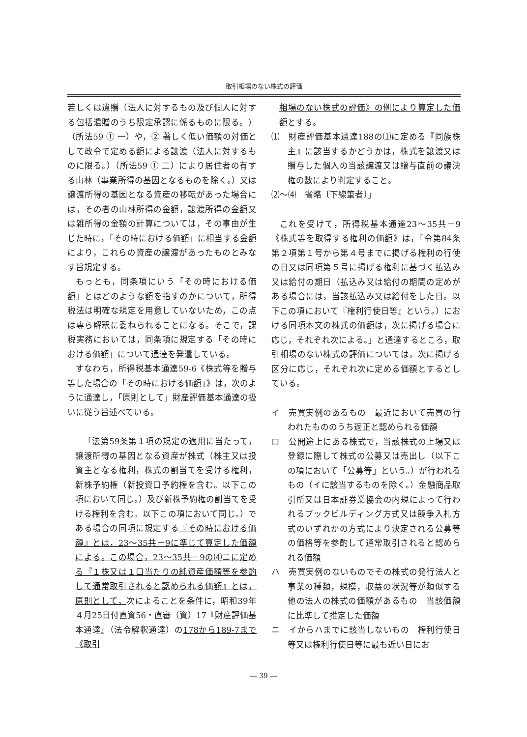取引相場のない株式の評価
若しくは遺贈（法人に対するもの及び個人に対する包括遺贈のうち限定承認に係るものに限る。）（所法59 ① 一）や，② 著しく低い価額の対価として政令で定める額による譲渡（法人に対するものに限る。）（所法59 ① 二）により居住者の有する山林（事業所得の基因となるものを除く。）又は譲渡所得の基因となる資産の移転があった場合には，その者の山林所得の金額，譲渡所得の金額又は雑所得の金額の計算については，その事由が生じた時に，「その時における価額」に相当する金額により，これらの資産の譲渡があったものとみなす旨規定する。
もっとも，同条項にいう「その時における価額」とはどのような額を指すのかについて，所得税法は明確な規定を用意していないため，この点は専ら解釈に委ねられることになる。そこで，課税実務においては，同条項に規定する「その時における価額」について通達を発遣している。
すなわち，所得税基本通達59-6《株式等を贈与等した場合の「その時における価額」》は，次のように通達し，「原則として」財産評価基本通達の扱いに従う旨述べている。
「法第59条第１項の規定の適用に当たって，譲渡所得の基因となる資産が株式（株主又は投資主となる権利，株式の割当てを受ける権利，新株予約権（新投資口予約権を含む。以下この項において同じ。）及び新株予約権の割当てを受ける権利を含む。以下この項において同じ。）である場合の同項に規定する『その時における価額』とは，23～35共－9に準じて算定した価額による。この場合，23～35共－9の⑷ニに定める『１株又は１口当たりの純資産価額等を参酌して通常取引されると認められる価額』とは，原則として，次によることを条件に，昭和39年４月25日付直資56・直審（資）17『財産評価基本通達』（法令解釈通達）の178から189-7まで《取引
相場のない株式の評価》の例により算定した価額とする。
⑴　財産評価基本通達188の⑴に定める『同族株主』に該当するかどうかは，株式を譲渡又は贈与した個人の当該譲渡又は贈与直前の議決権の数により判定すること。
⑵～⑷　省略〔下線筆者〕」
これを受けて，所得税基本通達23～35共－9《株式等を取得する権利の価額》は，「令第84条第２項第１号から第４号までに掲げる権利の行使の日又は同項第５号に掲げる権利に基づく払込み又は給付の期日（払込み又は給付の期間の定めがある場合には，当該払込み又は給付をした日。以下この項において『権利行使日等』という。）における同項本文の株式の価額は，次に掲げる場合に応じ，それぞれ次による。」と通達するところ，取引相場のない株式の評価については，次に掲げる区分に応じ，それぞれ次に定める価額とするとしている。
イ　売買実例のあるもの　最近において売買の行われたもののうち適正と認められる価額
ロ　公開途上にある株式で，当該株式の上場又は登録に際して株式の公募又は売出し（以下この項において「公募等」という。）が行われるもの（イに該当するものを除く。）金融商品取引所又は日本証券業協会の内規によって行われるブックビルディング方式又は競争入札方式のいずれかの方式により決定される公募等の価格等を参酌して通常取引されると認められる価額
ハ　売買実例のないものでその株式の発行法人と事業の種類，規模，収益の状況等が類似する他の法人の株式の価額があるもの　当該価額に比準して推定した価額
ニ　イからハまでに該当しないもの　権利行使日等又は権利行使日等に最も近い日にお
― 39 ―